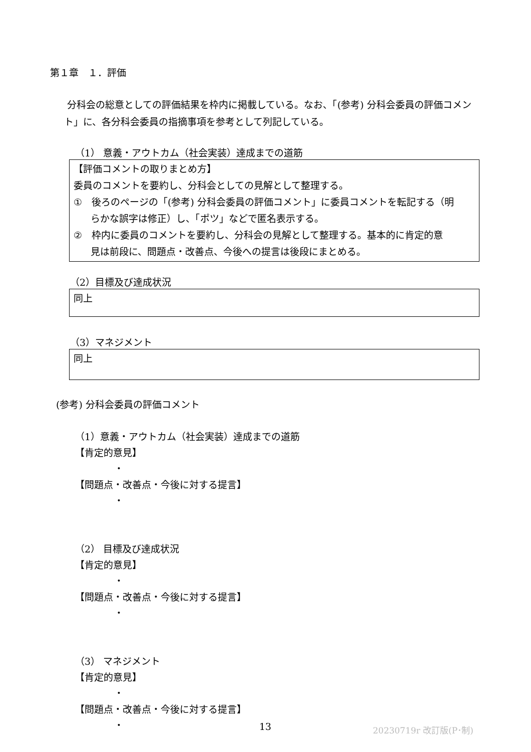第１章　１．評価
分科会の総意としての評価結果を枠内に掲載している。なお、「(参考) 分科会委員の評価コメント」に、各分科会委員の指摘事項を参考として列記している。
（1） 意義・アウトカム（社会実装）達成までの道筋
【評価コメントの取りまとめ方】
委員のコメントを要約し、分科会としての見解として整理する。
①　後ろのページの「(参考) 分科会委員の評価コメント」に委員コメントを転記する（明
らかな誤字は修正）し、「ポツ」などで匿名表示する。
②　枠内に委員のコメントを要約し、分科会の見解として整理する。基本的に肯定的意
見は前段に、問題点・改善点、今後への提言は後段にまとめる。
（2）目標及び達成状況
同上
（3）マネジメント
同上
(参考) 分科会委員の評価コメント
（1）意義・アウトカム（社会実装）達成までの道筋
【肯定的意見】
・
【問題点・改善点・今後に対する提言】
・
（2） 目標及び達成状況
【肯定的意見】
・
【問題点・改善点・今後に対する提言】
・
（3） マネジメント
【肯定的意見】
・
【問題点・改善点・今後に対する提言】
・
13 20230719r 改訂版(P･制)